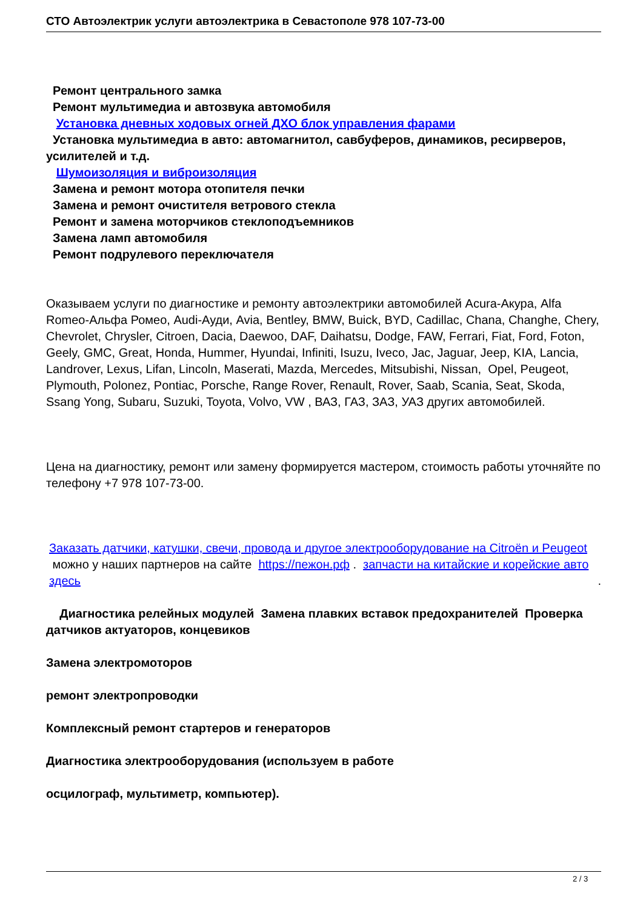СТО Автоэлектрик услуги автоэлектрика в Севастополе 978 107-73-00
Ремонт центрального замка
Ремонт мультимедиа и автозвука автомобиля
Установка дневных ходовых огней ДХО блок управления фарами
Установка мультимедиа в авто: автомагнитол, савбуферов, динамиков, ресирверов, усилителей и т.д.
Шумоизоляция и виброизоляция
Замена и ремонт мотора отопителя печки
Замена и ремонт очистителя ветрового стекла
Ремонт и замена моторчиков стеклоподъемников
Замена ламп автомобиля
Ремонт подрулевого переключателя
Оказываем услуги по диагностике и ремонту автоэлектрики автомобилей Acura-Акура, Alfa Romeo-Альфа Ромео, Audi-Ауди, Avia, Bentley, BMW, Buick, BYD, Cadillac, Chana, Changhe, Chery, Chevrolet, Chrysler, Citroen, Dacia, Daewoo, DAF, Daihatsu, Dodge, FAW, Ferrari, Fiat, Ford, Foton, Geely, GMC, Great, Honda, Hummer, Hyundai, Infiniti, Isuzu, Iveco, Jac, Jaguar, Jeep, KIA, Lancia, Landrover, Lexus, Lifan, Lincoln, Maserati, Mazda, Mercedes, Mitsubishi, Nissan, Opel, Peugeot, Plymouth, Polonez, Pontiac, Porsche, Range Rover, Renault, Rover, Saab, Scania, Seat, Skoda, Ssang Yong, Subaru, Suzuki, Toyota, Volvo, VW , ВАЗ, ГАЗ, ЗАЗ, УАЗ других автомобилей.
Цена на диагностику, ремонт или замену формируется мастером, стоимость работы уточняйте по телефону +7 978 107-73-00.
Заказать датчики, катушки, свечи, провода и другое электрооборудование на Citroën и Peugeot можно у наших партнеров на сайте https://пежон.рф . запчасти на китайские и корейские авто здесь .
Диагностика релейных модулей Замена плавких вставок предохранителей Проверка датчиков актуаторов, концевиков
Замена электромоторов
ремонт электропроводки
Комплексный ремонт стартеров и генераторов
Диагностика электрооборудования (используем в работе
осцилограф, мультиметр, компьютер).
2 / 3